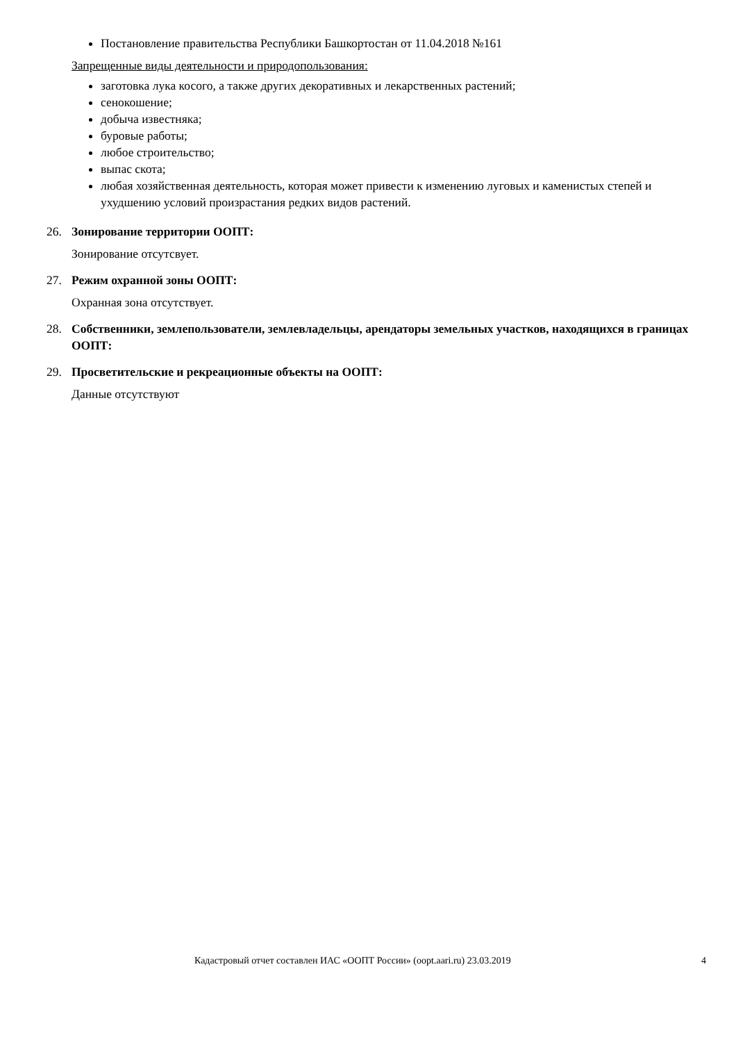Постановление правительства Республики Башкортостан от 11.04.2018 №161
Запрещенные виды деятельности и природопользования:
заготовка лука косого, а также других декоративных и лекарственных растений;
сенокошение;
добыча известняка;
буровые работы;
любое строительство;
выпас скота;
любая хозяйственная деятельность, которая может привести к изменению луговых и каменистых степей и ухудшению условий произрастания редких видов растений.
26. Зонирование территории ООПТ:
Зонирование отсутсвует.
27. Режим охранной зоны ООПТ:
Охранная зона отсутствует.
28. Собственники, землепользователи, землевладельцы, арендаторы земельных участков, находящихся в границах ООПТ:
29. Просветительские и рекреационные объекты на ООПТ:
Данные отсутствуют
Кадастровый отчет составлен ИАС «ООПТ России» (oopt.aari.ru) 23.03.2019 4